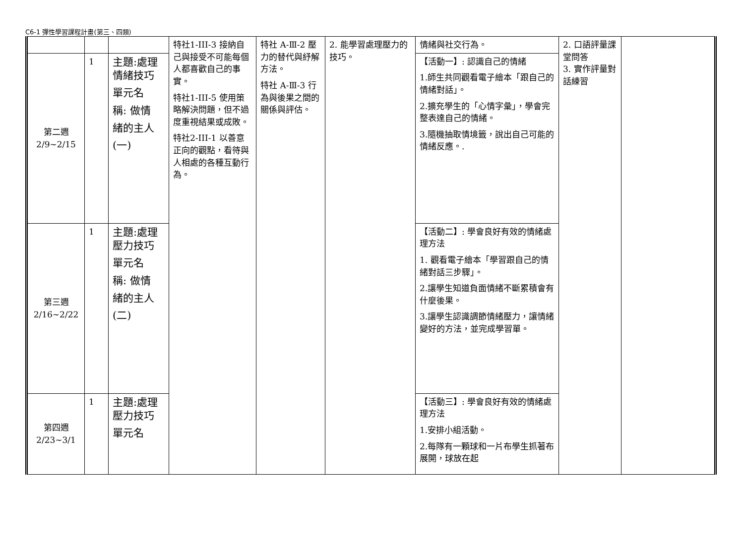C6-1 彈性學習課程計畫(第三、四類)
| | | | 特社1-III-3 接納自己與接受不可能每個人都喜歡自己的事實。 特社1-III-5 使用策略解決問題，但不過度重視結果或成敗。 特社2-III-1 以善意正向的觀點，看待與人相處的各種互動行為。 | 特社 A-Ⅲ-2 壓力的替代與紓解方法。 特社 A-Ⅲ-3 行為與後果之間的關係與評估。 | 2. 能學習處理壓力的技巧。 | 情緒與社交行為。 | 2. 口語評量課堂問答 3. 實作評量對話練習 | |
| 第二週 2/9~2/15 | 1 | 主題:處理情緒技巧 單元名 稱: 做情 緒的主人 (一) | | | | 【活動一】: 認識自己的情緒 1.師生共同觀看電子繪本「跟自己的情緒對話」。 2.擴充學生的「心情字彙」，學會完整表達自己的情緒。 3.隨機抽取情境籤，說出自己可能的情緒反應。. | | |
| 第三週 2/16~2/22 | 1 | 主題:處理壓力技巧 單元名 稱: 做情 緒的主人 (二) | | | | 【活動二】: 學會良好有效的情緒處理方法 1. 觀看電子繪本「學習跟自己的情緒對話三步驟」。 2.讓學生知道負面情緒不斷累積會有什麼後果。 3.讓學生認識調節情緒壓力，讓情緒變好的方法，並完成學習單。 | | |
| 第四週 2/23~3/1 | 1 | 主題:處理壓力技巧 單元名 | | | | 【活動三】: 學會良好有效的情緒處理方法 1.安排小組活動。 2.每隊有一顆球和一片布學生抓著布展開，球放在起 | | |